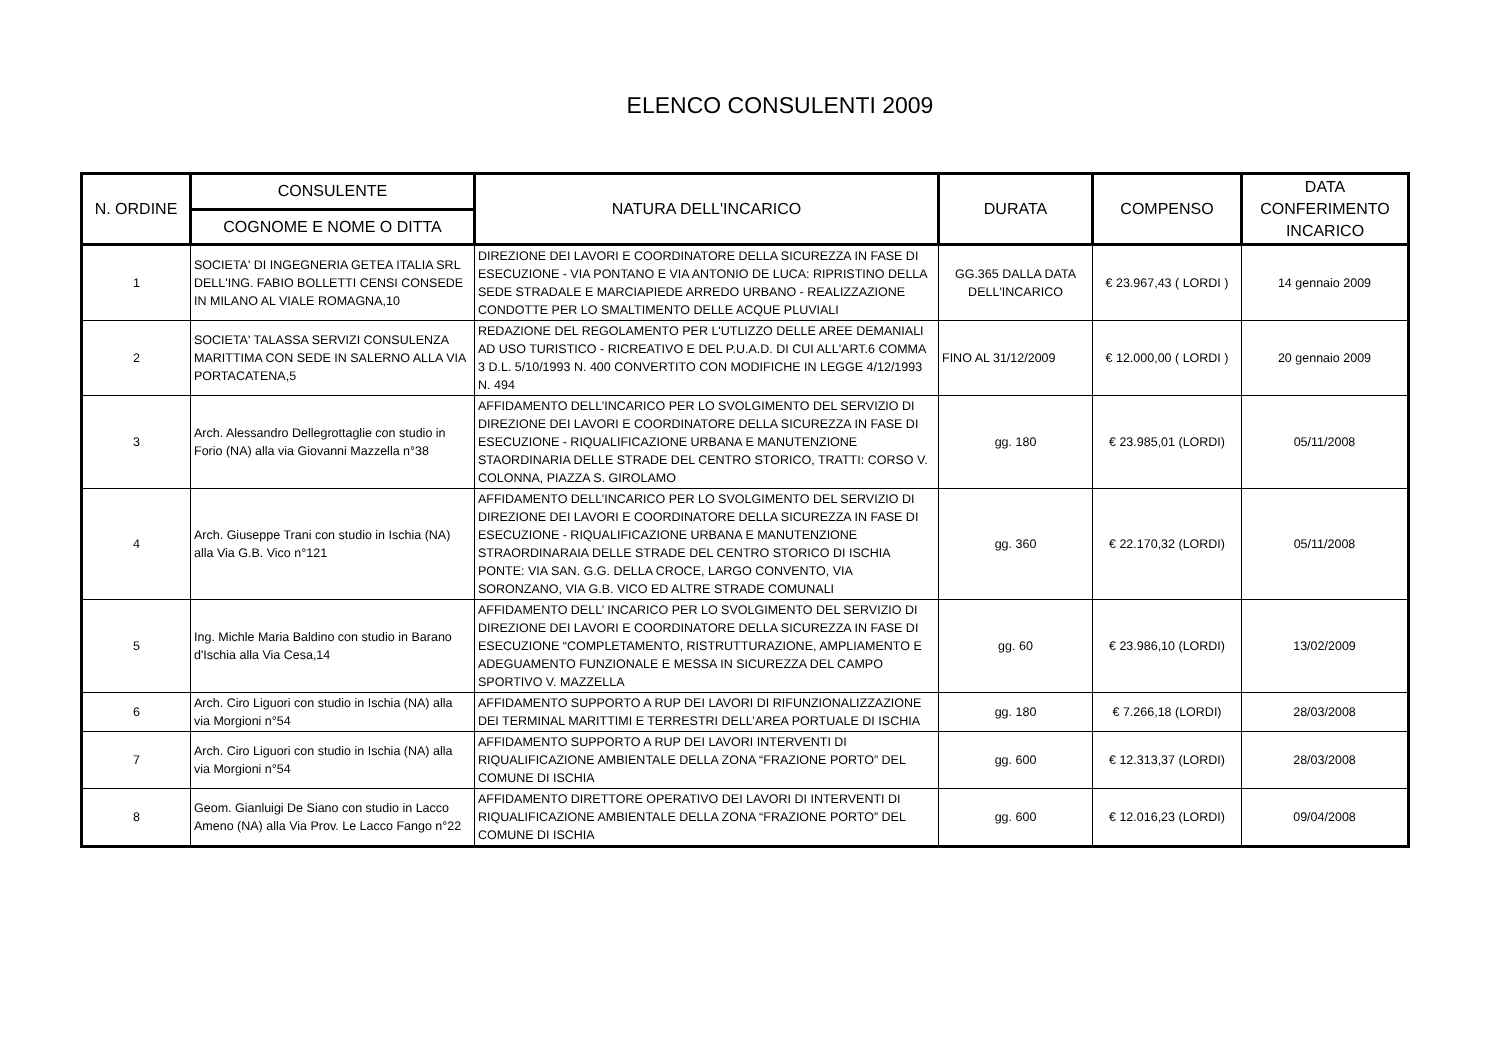ELENCO CONSULENTI 2009
| N. ORDINE | CONSULENTE | NATURA DELL'INCARICO | DURATA | COMPENSO | DATA CONFERIMENTO INCARICO |
| --- | --- | --- | --- | --- | --- |
| | COGNOME E NOME O DITTA | | | | |
| 1 | SOCIETA' DI INGEGNERIA GETEA ITALIA SRL DELL'ING. FABIO BOLLETTI CENSI CONSEDE IN MILANO AL VIALE ROMAGNA,10 | DIREZIONE DEI LAVORI E COORDINATORE DELLA SICUREZZA IN FASE DI ESECUZIONE - VIA PONTANO E VIA ANTONIO DE LUCA: RIPRISTINO DELLA SEDE STRADALE E MARCIAPIEDE ARREDO URBANO - REALIZZAZIONE CONDOTTE PER LO SMALTIMENTO DELLE ACQUE PLUVIALI | GG.365 DALLA DATA DELL'INCARICO | € 23.967,43 ( LORDI ) | 14 gennaio 2009 |
| 2 | SOCIETA' TALASSA SERVIZI CONSULENZA MARITTIMA CON SEDE IN SALERNO ALLA VIA PORTACATENA,5 | REDAZIONE DEL REGOLAMENTO PER L'UTLIZZO DELLE AREE DEMANIALI AD USO TURISTICO - RICREATIVO E DEL P.U.A.D. DI CUI ALL'ART.6 COMMA 3 D.L. 5/10/1993 N. 400 CONVERTITO CON MODIFICHE IN LEGGE 4/12/1993 N. 494 | FINO AL 31/12/2009 | € 12.000,00 ( LORDI ) | 20 gennaio 2009 |
| 3 | Arch. Alessandro Dellegrottaglie con studio in Forio (NA) alla via Giovanni Mazzella n°38 | AFFIDAMENTO DELL’INCARICO PER LO SVOLGIMENTO DEL SERVIZIO DI DIREZIONE DEI LAVORI E COORDINATORE DELLA SICUREZZA IN FASE DI ESECUZIONE - RIQUALIFICAZIONE URBANA E MANUTENZIONE STAORDINARIA DELLE STRADE DEL CENTRO STORICO, TRATTI: CORSO V. COLONNA, PIAZZA S. GIROLAMO | gg. 180 | € 23.985,01 (LORDI) | 05/11/2008 |
| 4 | Arch. Giuseppe Trani con studio in Ischia (NA) alla Via G.B. Vico n°121 | AFFIDAMENTO DELL’INCARICO PER LO SVOLGIMENTO DEL SERVIZIO DI DIREZIONE DEI LAVORI E COORDINATORE DELLA SICUREZZA IN FASE DI ESECUZIONE - RIQUALIFICAZIONE URBANA E MANUTENZIONE STRAORDINARAIA DELLE STRADE DEL CENTRO STORICO DI ISCHIA PONTE: VIA SAN. G.G. DELLA CROCE, LARGO CONVENTO, VIA SORONZANO, VIA G.B. VICO ED ALTRE STRADE COMUNALI | gg. 360 | € 22.170,32 (LORDI) | 05/11/2008 |
| 5 | Ing. Michle Maria Baldino con studio in Barano d'Ischia alla Via Cesa,14 | AFFIDAMENTO DELL’ INCARICO PER LO SVOLGIMENTO DEL SERVIZIO DI DIREZIONE DEI LAVORI E COORDINATORE DELLA SICUREZZA IN FASE DI ESECUZIONE “COMPLETAMENTO, RISTRUTTURAZIONE, AMPLIAMENTO E ADEGUAMENTO FUNZIONALE E MESSA IN SICUREZZA DEL CAMPO SPORTIVO V. MAZZELLA | gg. 60 | € 23.986,10 (LORDI) | 13/02/2009 |
| 6 | Arch. Ciro Liguori con studio in Ischia (NA) alla via Morgioni n°54 | AFFIDAMENTO SUPPORTO A RUP DEI LAVORI DI RIFUNZIONALIZZAZIONE DEI TERMINAL MARITTIMI E TERRESTRI DELL’AREA PORTUALE DI ISCHIA | gg. 180 | € 7.266,18 (LORDI) | 28/03/2008 |
| 7 | Arch. Ciro Liguori con studio in Ischia (NA) alla via Morgioni n°54 | AFFIDAMENTO SUPPORTO A RUP DEI LAVORI INTERVENTI DI RIQUALIFICAZIONE AMBIENTALE DELLA ZONA “FRAZIONE PORTO” DEL COMUNE DI ISCHIA | gg. 600 | € 12.313,37 (LORDI) | 28/03/2008 |
| 8 | Geom. Gianluigi De Siano con studio in Lacco Ameno (NA) alla Via Prov. Le Lacco Fango n°22 | AFFIDAMENTO DIRETTORE OPERATIVO DEI LAVORI DI INTERVENTI DI RIQUALIFICAZIONE AMBIENTALE DELLA ZONA “FRAZIONE PORTO” DEL COMUNE DI ISCHIA | gg. 600 | € 12.016,23 (LORDI) | 09/04/2008 |